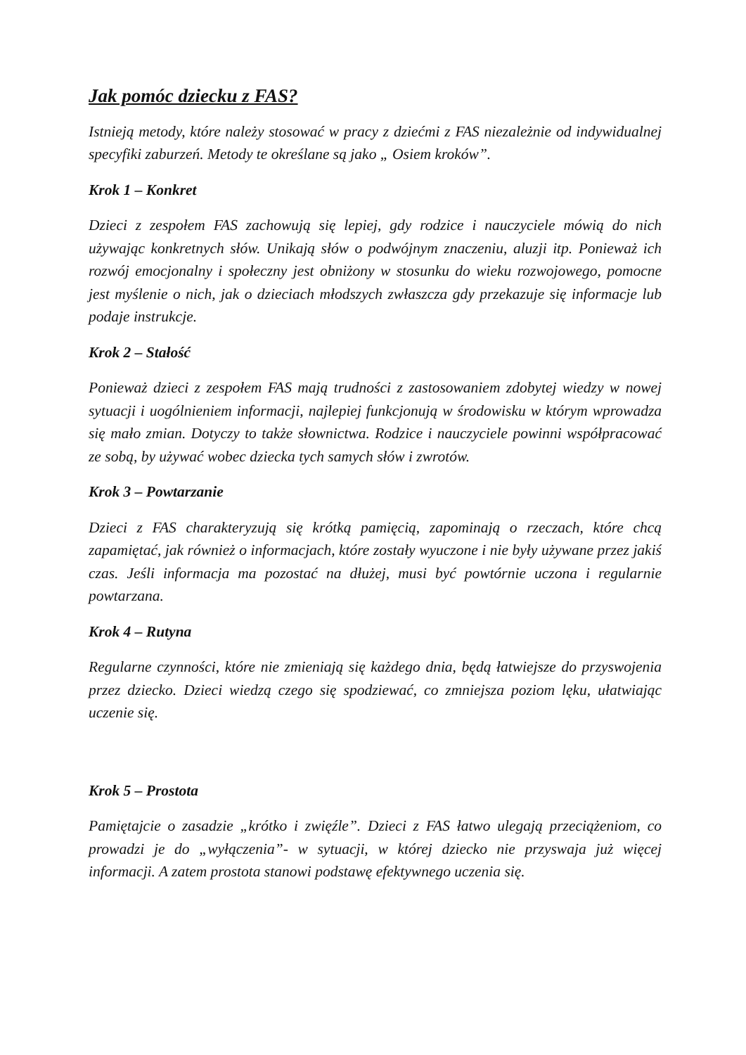Jak pomóc dziecku z FAS?
Istnieją metody, które należy stosować w pracy z dziećmi z FAS niezależnie od indywidualnej specyfiki zaburzeń. Metody te określane są jako „ Osiem kroków”.
Krok 1 – Konkret
Dzieci z zespołem FAS zachowują się lepiej, gdy rodzice i nauczyciele mówią do nich używając konkretnych słów. Unikają słów o podwójnym znaczeniu, aluzji itp. Ponieważ ich rozwój emocjonalny i społeczny jest obniżony w stosunku do wieku rozwojowego, pomocne jest myślenie o nich, jak o dzieciach młodszych zwłaszcza gdy przekazuje się informacje lub podaje instrukcje.
Krok 2 – Stałość
Ponieważ dzieci z zespołem FAS mają trudności z zastosowaniem zdobytej wiedzy w nowej sytuacji i uogólnieniem informacji, najlepiej funkcjonują w środowisku w którym wprowadza się mało zmian. Dotyczy to także słownictwa. Rodzice i nauczyciele powinni współpracować ze sobą, by używać wobec dziecka tych samych słów i zwrotów.
Krok 3 – Powtarzanie
Dzieci z FAS charakteryzują się krótką pamięcią, zapominają o rzeczach, które chcą zapamiętać, jak również o informacjach, które zostały wyuczone i nie były używane przez jakiś czas. Jeśli informacja ma pozostać na dłużej, musi być powtórnie uczona i regularnie powtarzana.
Krok 4 – Rutyna
Regularne czynności, które nie zmieniają się każdego dnia, będą łatwiejsze do przyswojenia przez dziecko. Dzieci wiedzą czego się spodziewać, co zmniejsza poziom lęku, ułatwiając uczenie się.
Krok 5 – Prostota
Pamiętajcie o zasadzie „krótko i zwięźle”. Dzieci z FAS łatwo ulegają przeciążeniom, co prowadzi je do „wyłączenia”- w sytuacji, w której dziecko nie przyswaja już więcej informacji. A zatem prostota stanowi podstawę efektywnego uczenia się.